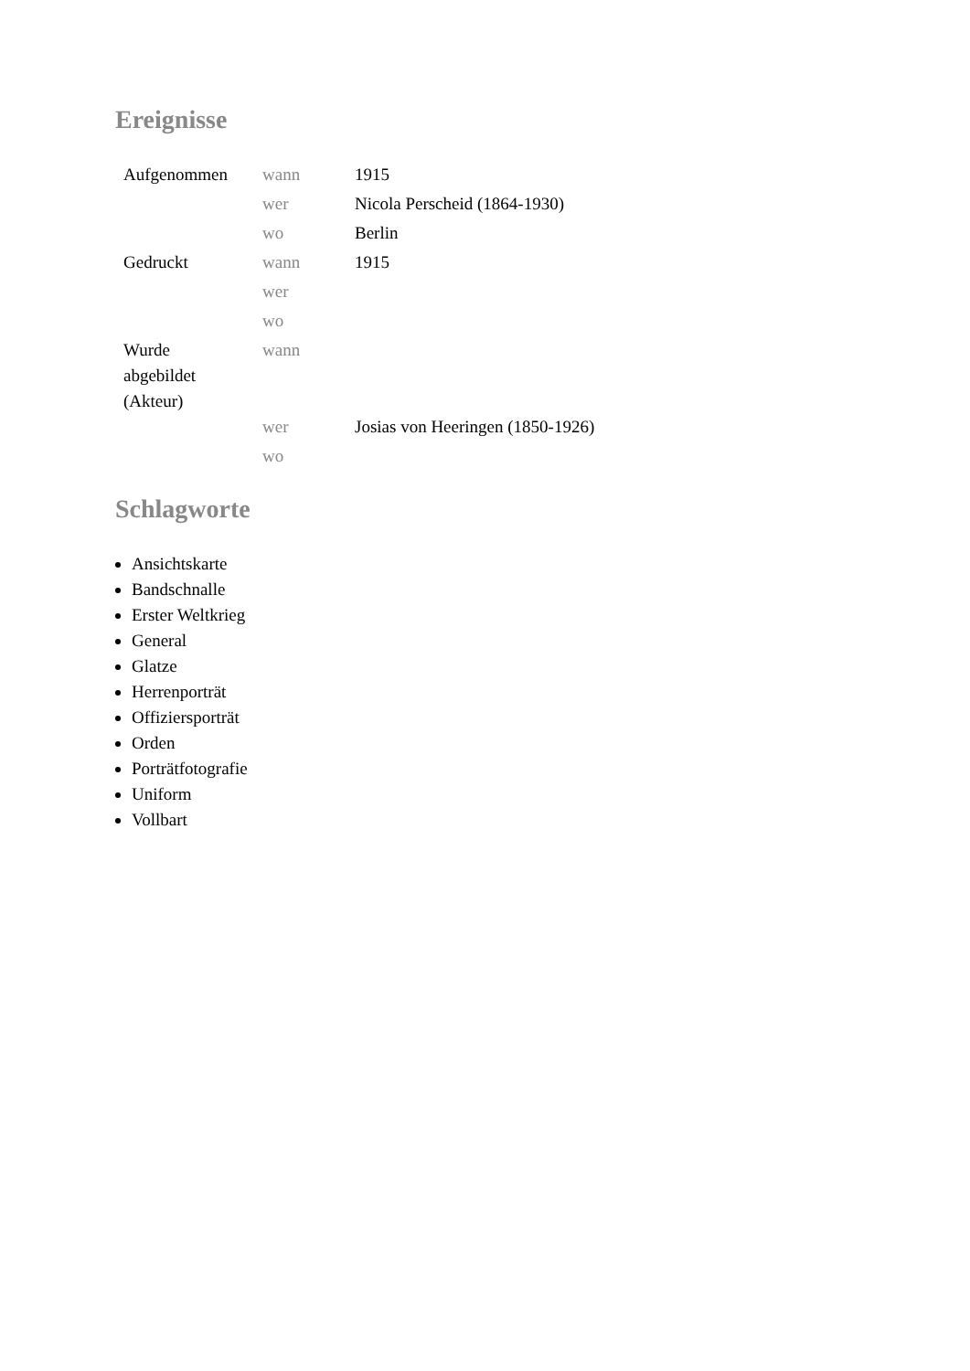Ereignisse
| Aufgenommen | wann | 1915 |
| | wer | Nicola Perscheid (1864-1930) |
| | wo | Berlin |
| Gedruckt | wann | 1915 |
| | wer | |
| | wo | |
| Wurde abgebildet (Akteur) | wann | |
| | wer | Josias von Heeringen (1850-1926) |
| | wo | |
Schlagworte
Ansichtskarte
Bandschnalle
Erster Weltkrieg
General
Glatze
Herrenporträt
Offiziersporträt
Orden
Porträtfotografie
Uniform
Vollbart